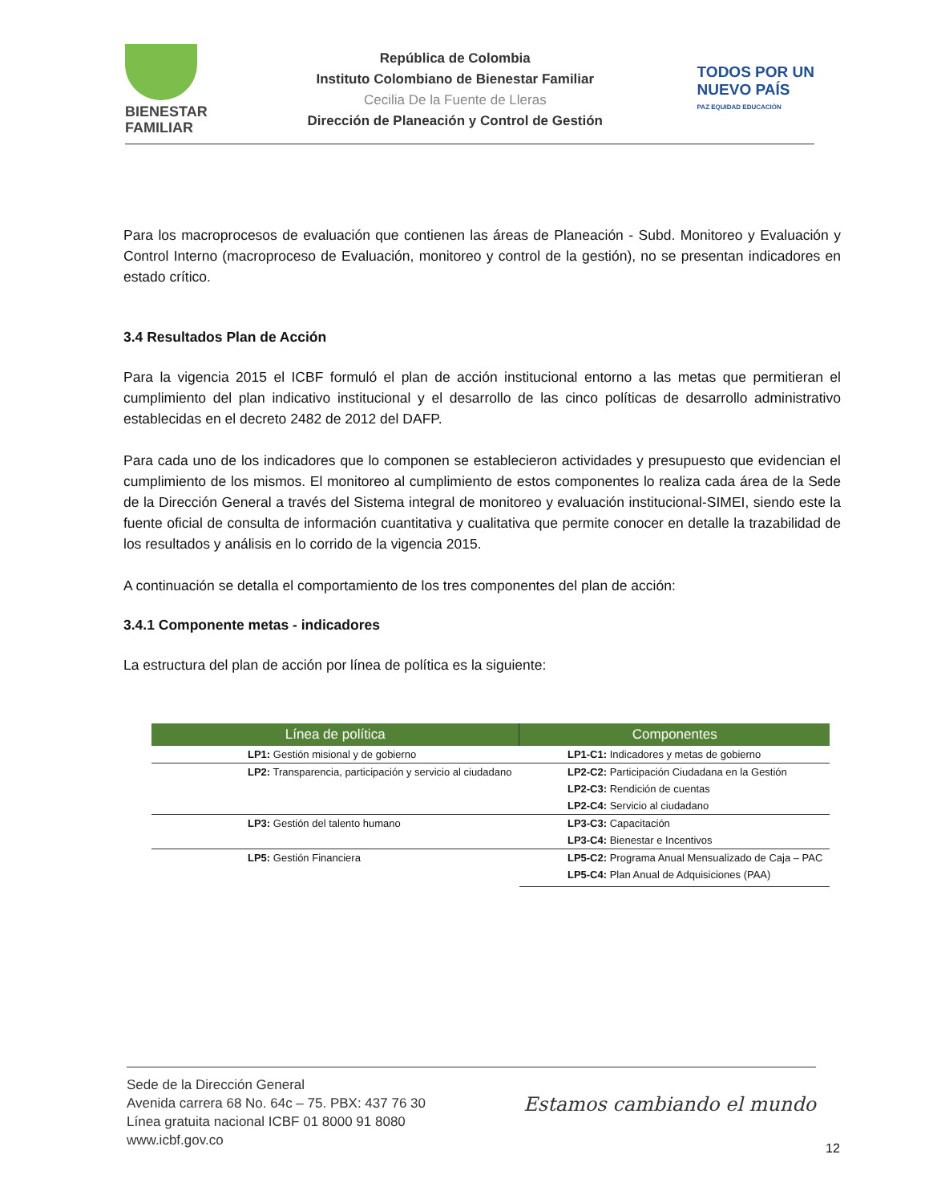BIENESTAR
FAMILIAR
República de Colombia
Instituto Colombiano de Bienestar Familiar
Cecilia De la Fuente de Lleras
Dirección de Planeación y Control de Gestión
TODOS POR UN
NUEVO PAÍS
PAZ EQUIDAD EDUCACIÓN
Para los macroprocesos de evaluación que contienen las áreas de Planeación - Subd. Monitoreo y Evaluación y Control Interno (macroproceso de Evaluación, monitoreo y control de la gestión), no se presentan indicadores en estado crítico.
3.4 Resultados Plan de Acción
Para la vigencia 2015 el ICBF formuló el plan de acción institucional entorno a las metas que permitieran el cumplimiento del plan indicativo institucional y el desarrollo de las cinco políticas de desarrollo administrativo establecidas en el decreto 2482 de 2012 del DAFP.
Para cada uno de los indicadores que lo componen se establecieron actividades y presupuesto que evidencian el cumplimiento de los mismos. El monitoreo al cumplimiento de estos componentes lo realiza cada área de la Sede de la Dirección General a través del Sistema integral de monitoreo y evaluación institucional-SIMEI, siendo este la fuente oficial de consulta de información cuantitativa y cualitativa que permite conocer en detalle la trazabilidad de los resultados y análisis en lo corrido de la vigencia 2015.
A continuación se detalla el comportamiento de los tres componentes del plan de acción:
3.4.1 Componente metas - indicadores
La estructura del plan de acción por línea de política es la siguiente:
| Línea de política | Componentes |
| --- | --- |
| LP1: Gestión misional y de gobierno | LP1-C1: Indicadores y metas de gobierno |
| LP2: Transparencia, participación y servicio al ciudadano | LP2-C2: Participación Ciudadana en la Gestión |
| | LP2-C3: Rendición de cuentas |
| | LP2-C4: Servicio al ciudadano |
| LP3: Gestión del talento humano | LP3-C3: Capacitación |
| | LP3-C4: Bienestar e Incentivos |
| LP5: Gestión Financiera | LP5-C2: Programa Anual Mensualizado de Caja – PAC |
| | LP5-C4: Plan Anual de Adquisiciones (PAA) |
Sede de la Dirección General
Avenida carrera 68 No. 64c – 75. PBX: 437 76 30
Línea gratuita nacional ICBF 01 8000 91 8080
www.icbf.gov.co
Estamos cambiando el mundo
12